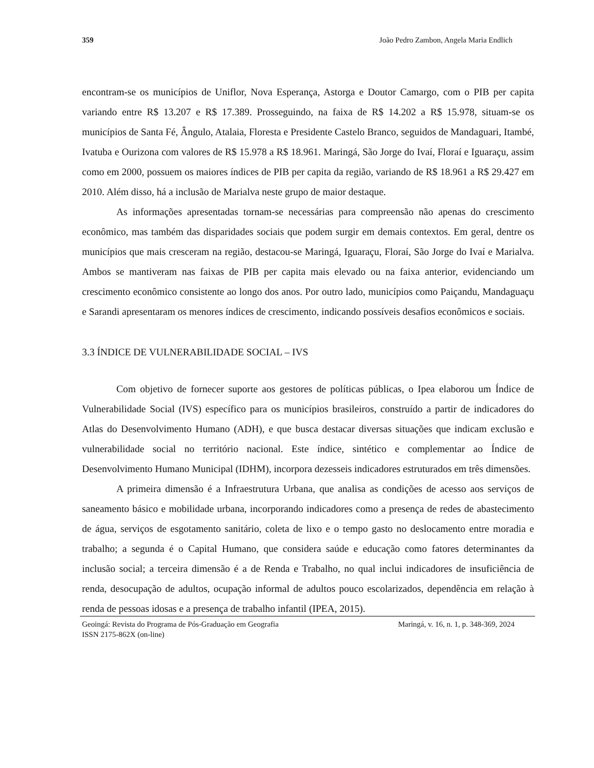359 João Pedro Zambon, Angela Maria Endlich
encontram-se os municípios de Uniflor, Nova Esperança, Astorga e Doutor Camargo, com o PIB per capita variando entre R$ 13.207 e R$ 17.389. Prosseguindo, na faixa de R$ 14.202 a R$ 15.978, situam-se os municípios de Santa Fé, Ângulo, Atalaia, Floresta e Presidente Castelo Branco, seguidos de Mandaguari, Itambé, Ivatuba e Ourizona com valores de R$ 15.978 a R$ 18.961. Maringá, São Jorge do Ivaí, Floraí e Iguaraçu, assim como em 2000, possuem os maiores índices de PIB per capita da região, variando de R$ 18.961 a R$ 29.427 em 2010. Além disso, há a inclusão de Marialva neste grupo de maior destaque.
As informações apresentadas tornam-se necessárias para compreensão não apenas do crescimento econômico, mas também das disparidades sociais que podem surgir em demais contextos. Em geral, dentre os municípios que mais cresceram na região, destacou-se Maringá, Iguaraçu, Floraí, São Jorge do Ivaí e Marialva. Ambos se mantiveram nas faixas de PIB per capita mais elevado ou na faixa anterior, evidenciando um crescimento econômico consistente ao longo dos anos. Por outro lado, municípios como Paiçandu, Mandaguaçu e Sarandi apresentaram os menores índices de crescimento, indicando possíveis desafios econômicos e sociais.
3.3 ÍNDICE DE VULNERABILIDADE SOCIAL – IVS
Com objetivo de fornecer suporte aos gestores de políticas públicas, o Ipea elaborou um Índice de Vulnerabilidade Social (IVS) específico para os municípios brasileiros, construído a partir de indicadores do Atlas do Desenvolvimento Humano (ADH), e que busca destacar diversas situações que indicam exclusão e vulnerabilidade social no território nacional. Este índice, sintético e complementar ao Índice de Desenvolvimento Humano Municipal (IDHM), incorpora dezesseis indicadores estruturados em três dimensões.
A primeira dimensão é a Infraestrutura Urbana, que analisa as condições de acesso aos serviços de saneamento básico e mobilidade urbana, incorporando indicadores como a presença de redes de abastecimento de água, serviços de esgotamento sanitário, coleta de lixo e o tempo gasto no deslocamento entre moradia e trabalho; a segunda é o Capital Humano, que considera saúde e educação como fatores determinantes da inclusão social; a terceira dimensão é a de Renda e Trabalho, no qual inclui indicadores de insuficiência de renda, desocupação de adultos, ocupação informal de adultos pouco escolarizados, dependência em relação à renda de pessoas idosas e a presença de trabalho infantil (IPEA, 2015).
Geoingá: Revista do Programa de Pós-Graduação em Geografia Maringá, v. 16, n. 1, p. 348-369, 2024
ISSN 2175-862X (on-line)